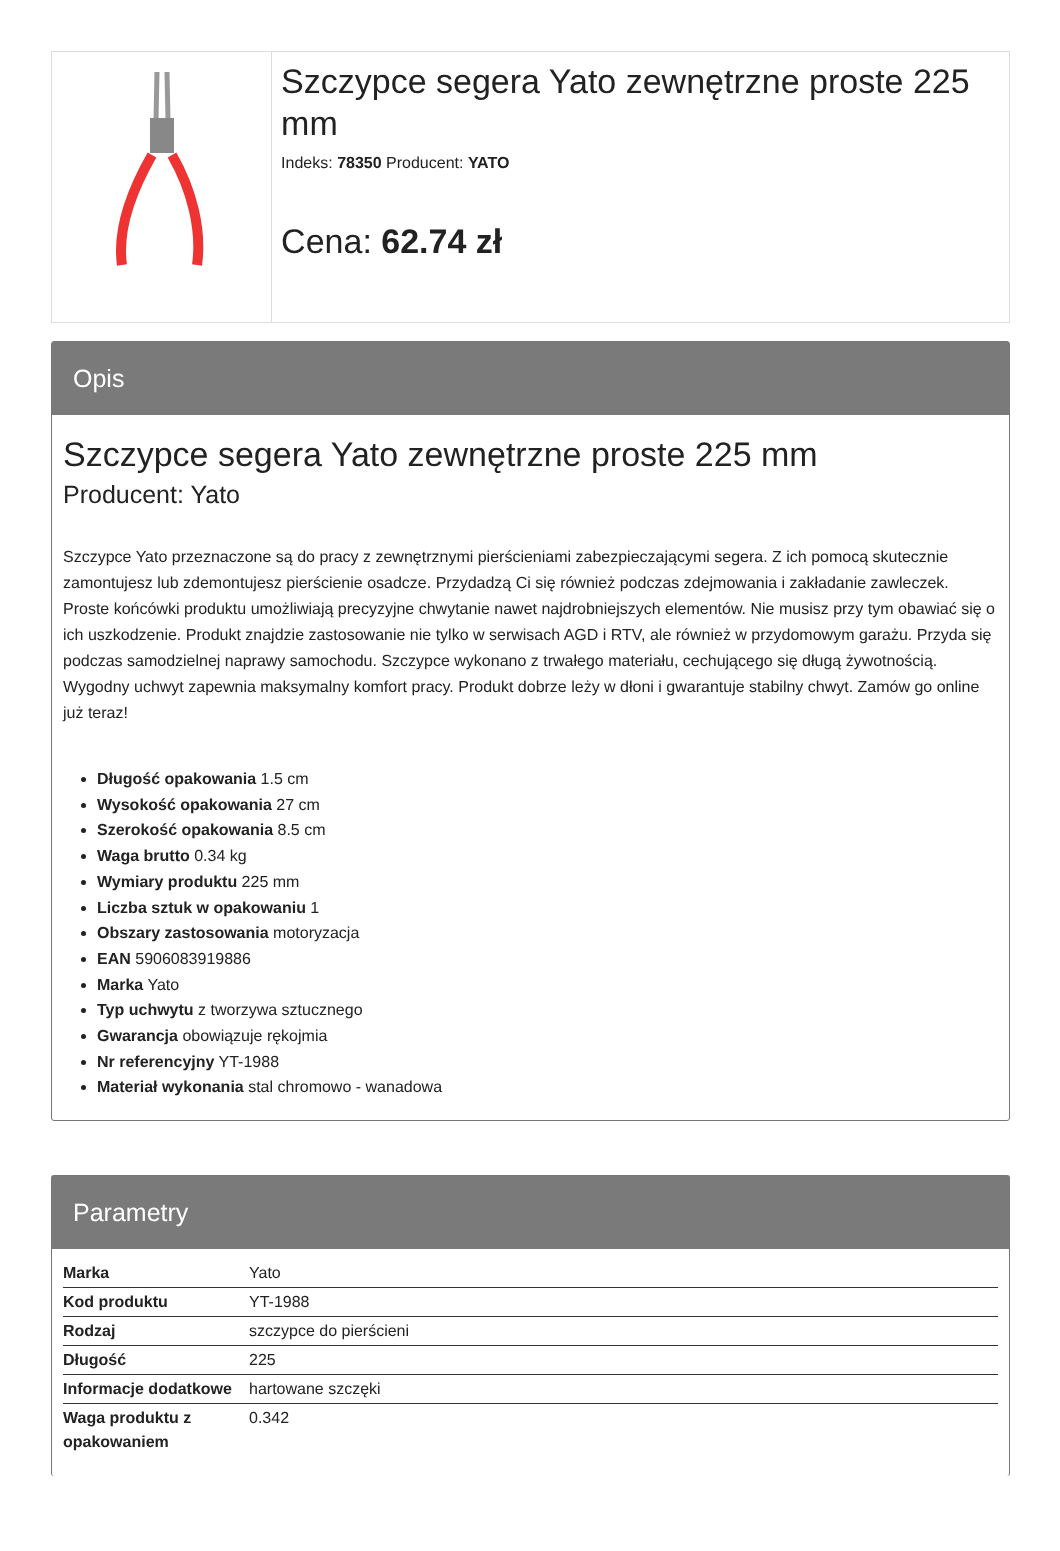Szczypce segera Yato zewnętrzne proste 225 mm
Indeks: 78350 Producent: YATO
Cena: 62.74 zł
Opis
Szczypce segera Yato zewnętrzne proste 225 mm
Producent: Yato
Szczypce Yato przeznaczone są do pracy z zewnętrznymi pierścieniami zabezpieczającymi segera. Z ich pomocą skutecznie zamontujesz lub zdemontujesz pierścienie osadcze. Przydadzą Ci się również podczas zdejmowania i zakładanie zawleczek. Proste końcówki produktu umożliwiają precyzyjne chwytanie nawet najdrobniejszych elementów. Nie musisz przy tym obawiać się o ich uszkodzenie. Produkt znajdzie zastosowanie nie tylko w serwisach AGD i RTV, ale również w przydomowym garażu. Przyda się podczas samodzielnej naprawy samochodu. Szczypce wykonano z trwałego materiału, cechującego się długą żywotnością. Wygodny uchwyt zapewnia maksymalny komfort pracy. Produkt dobrze leży w dłoni i gwarantuje stabilny chwyt. Zamów go online już teraz!
Długość opakowania 1.5 cm
Wysokość opakowania 27 cm
Szerokość opakowania 8.5 cm
Waga brutto 0.34 kg
Wymiary produktu 225 mm
Liczba sztuk w opakowaniu 1
Obszary zastosowania motoryzacja
EAN 5906083919886
Marka Yato
Typ uchwytu z tworzywa sztucznego
Gwarancja obowiązuje rękojmia
Nr referencyjny YT-1988
Materiał wykonania stal chromowo - wanadowa
Parametry
| Marka | Yato |
| Kod produktu | YT-1988 |
| Rodzaj | szczypce do pierścieni |
| Długość | 225 |
| Informacje dodatkowe | hartowane szczęki |
| Waga produktu z opakowaniem | 0.342 |